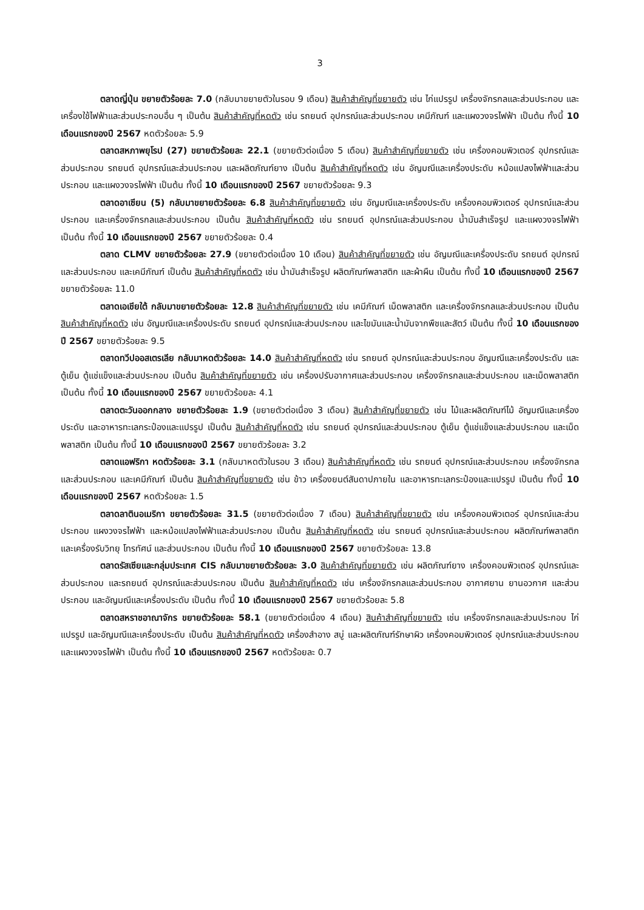3
ตลาดญี่ปุ่น ขยายตัวร้อยละ 7.0 (กลับมาขยายตัวในรอบ 9 เดือน) สินค้าสำคัญที่ขยายตัว เช่น ไก่แปรรูป เครื่องจักรกลและส่วนประกอบ และเครื่องใช้ไฟฟ้าและส่วนประกอบอื่น ๆ เป็นต้น สินค้าสำคัญที่หดตัว เช่น รถยนต์ อุปกรณ์และส่วนประกอบ เคมีภัณฑ์ และแผงวงจรไฟฟ้า เป็นต้น ทั้งนี้ 10 เดือนแรกของปี 2567 หดตัวร้อยละ 5.9
ตลาดสหภาพยุโรป (27) ขยายตัวร้อยละ 22.1 (ขยายตัวต่อเนื่อง 5 เดือน) สินค้าสำคัญที่ขยายตัว เช่น เครื่องคอมพิวเตอร์ อุปกรณ์และส่วนประกอบ รถยนต์ อุปกรณ์และส่วนประกอบ และผลิตภัณฑ์ยาง เป็นต้น สินค้าสำคัญที่หดตัว เช่น อัญมณีและเครื่องประดับ หม้อแปลงไฟฟ้าและส่วนประกอบ และแผงวงจรไฟฟ้า เป็นต้น ทั้งนี้ 10 เดือนแรกของปี 2567 ขยายตัวร้อยละ 9.3
ตลาดอาเซียน (5) กลับมาขยายตัวร้อยละ 6.8 สินค้าสำคัญที่ขยายตัว เช่น อัญมณีและเครื่องประดับ เครื่องคอมพิวเตอร์ อุปกรณ์และส่วนประกอบ และเครื่องจักรกลและส่วนประกอบ เป็นต้น สินค้าสำคัญที่หดตัว เช่น รถยนต์ อุปกรณ์และส่วนประกอบ น้ำมันสำเร็จรูป และแผงวงจรไฟฟ้า เป็นต้น ทั้งนี้ 10 เดือนแรกของปี 2567 ขยายตัวร้อยละ 0.4
ตลาด CLMV ขยายตัวร้อยละ 27.9 (ขยายตัวต่อเนื่อง 10 เดือน) สินค้าสำคัญที่ขยายตัว เช่น อัญมณีและเครื่องประดับ รถยนต์ อุปกรณ์และส่วนประกอบ และเคมีภัณฑ์ เป็นต้น สินค้าสำคัญที่หดตัว เช่น น้ำมันสำเร็จรูป ผลิตภัณฑ์พลาสติก และผ้าผืน เป็นต้น ทั้งนี้ 10 เดือนแรกของปี 2567 ขยายตัวร้อยละ 11.0
ตลาดเอเชียใต้ กลับมาขยายตัวร้อยละ 12.8 สินค้าสำคัญที่ขยายตัว เช่น เคมีภัณฑ์ เม็ดพลาสติก และเครื่องจักรกลและส่วนประกอบ เป็นต้น สินค้าสำคัญที่หดตัว เช่น อัญมณีและเครื่องประดับ รถยนต์ อุปกรณ์และส่วนประกอบ และไขมันและน้ำมันจากพืชและสัตว์ เป็นต้น ทั้งนี้ 10 เดือนแรกของปี 2567 ขยายตัวร้อยละ 9.5
ตลาดทวีปออสเตรเลีย กลับมาหดตัวร้อยละ 14.0 สินค้าสำคัญที่หดตัว เช่น รถยนต์ อุปกรณ์และส่วนประกอบ อัญมณีและเครื่องประดับ และตู้เย็น ตู้แช่แข็งและส่วนประกอบ เป็นต้น สินค้าสำคัญที่ขยายตัว เช่น เครื่องปรับอากาศและส่วนประกอบ เครื่องจักรกลและส่วนประกอบ และเม็ดพลาสติก เป็นต้น ทั้งนี้ 10 เดือนแรกของปี 2567 ขยายตัวร้อยละ 4.1
ตลาดตะวันออกกลาง ขยายตัวร้อยละ 1.9 (ขยายตัวต่อเนื่อง 3 เดือน) สินค้าสำคัญที่ขยายตัว เช่น ไม้และผลิตภัณฑ์ไม้ อัญมณีและเครื่องประดับ และอาหารทะเลกระป๋องและแปรรูป เป็นต้น สินค้าสำคัญที่หดตัว เช่น รถยนต์ อุปกรณ์และส่วนประกอบ ตู้เย็น ตู้แช่แข็งและส่วนประกอบ และเม็ดพลาสติก เป็นต้น ทั้งนี้ 10 เดือนแรกของปี 2567 ขยายตัวร้อยละ 3.2
ตลาดแอฟริกา หดตัวร้อยละ 3.1 (กลับมาหดตัวในรอบ 3 เดือน) สินค้าสำคัญที่หดตัว เช่น รถยนต์ อุปกรณ์และส่วนประกอบ เครื่องจักรกลและส่วนประกอบ และเคมีภัณฑ์ เป็นต้น สินค้าสำคัญที่ขยายตัว เช่น ข้าว เครื่องยนต์สันดาปภายใน และอาหารทะเลกระป๋องและแปรรูป เป็นต้น ทั้งนี้ 10 เดือนแรกของปี 2567 หดตัวร้อยละ 1.5
ตลาดลาตินอเมริกา ขยายตัวร้อยละ 31.5 (ขยายตัวต่อเนื่อง 7 เดือน) สินค้าสำคัญที่ขยายตัว เช่น เครื่องคอมพิวเตอร์ อุปกรณ์และส่วนประกอบ แผงวงจรไฟฟ้า และหม้อแปลงไฟฟ้าและส่วนประกอบ เป็นต้น สินค้าสำคัญที่หดตัว เช่น รถยนต์ อุปกรณ์และส่วนประกอบ ผลิตภัณฑ์พลาสติก และเครื่องรับวิทยุ โทรทัศน์ และส่วนประกอบ เป็นต้น ทั้งนี้ 10 เดือนแรกของปี 2567 ขยายตัวร้อยละ 13.8
ตลาดรัสเซียและกลุ่มประเทศ CIS กลับมาขยายตัวร้อยละ 3.0 สินค้าสำคัญที่ขยายตัว เช่น ผลิตภัณฑ์ยาง เครื่องคอมพิวเตอร์ อุปกรณ์และส่วนประกอบ และรถยนต์ อุปกรณ์และส่วนประกอบ เป็นต้น สินค้าสำคัญที่หดตัว เช่น เครื่องจักรกลและส่วนประกอบ อากาศยาน ยานอวกาศ และส่วนประกอบ และอัญมณีและเครื่องประดับ เป็นต้น ทั้งนี้ 10 เดือนแรกของปี 2567 ขยายตัวร้อยละ 5.8
ตลาดสหราชอาณาจักร ขยายตัวร้อยละ 58.1 (ขยายตัวต่อเนื่อง 4 เดือน) สินค้าสำคัญที่ขยายตัว เช่น เครื่องจักรกลและส่วนประกอบ ไก่แปรรูป และอัญมณีและเครื่องประดับ เป็นต้น สินค้าสำคัญที่หดตัว เครื่องสำอาง สบู่ และผลิตภัณฑ์รักษาผิว เครื่องคอมพิวเตอร์ อุปกรณ์และส่วนประกอบ และแผงวงจรไฟฟ้า เป็นต้น ทั้งนี้ 10 เดือนแรกของปี 2567 หดตัวร้อยละ 0.7